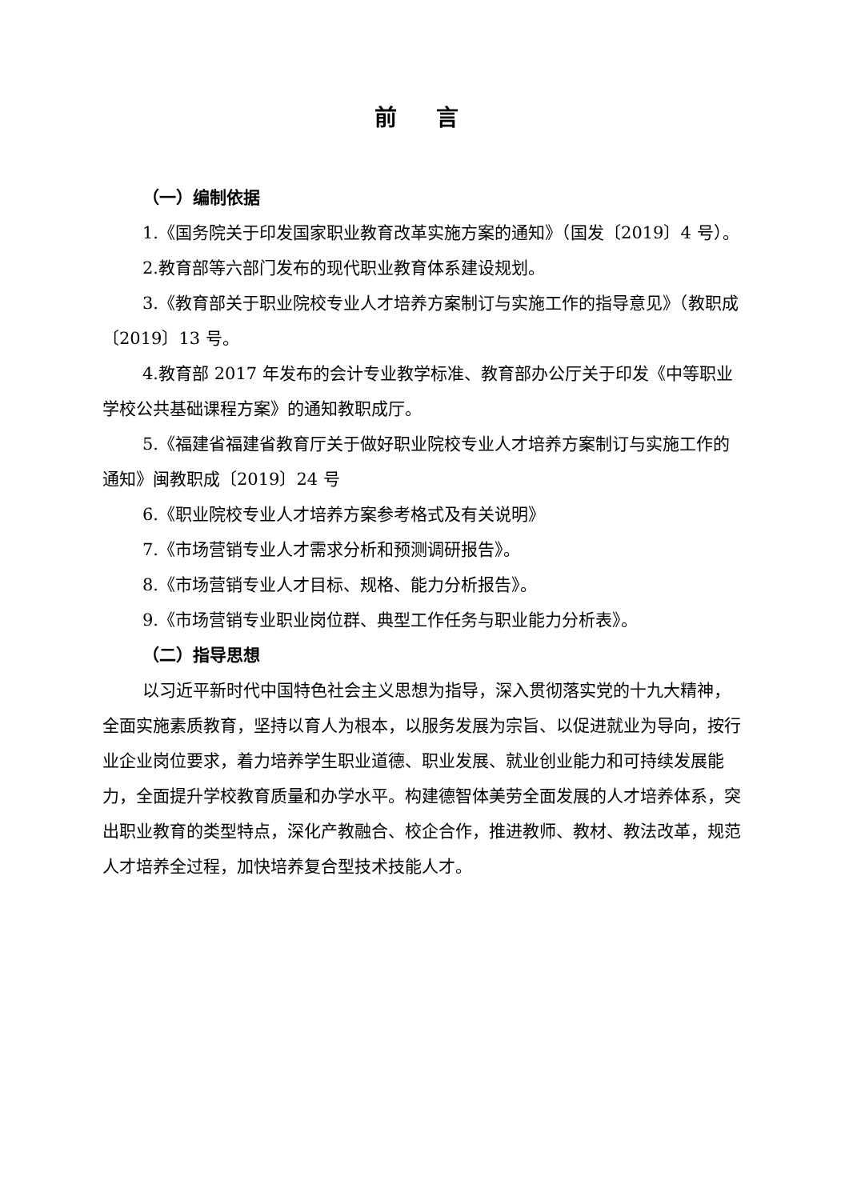前 言
（一）编制依据
1.《国务院关于印发国家职业教育改革实施方案的通知》（国发〔2019〕4 号）。
2.教育部等六部门发布的现代职业教育体系建设规划。
3.《教育部关于职业院校专业人才培养方案制订与实施工作的指导意见》（教职成〔2019〕13 号。
4.教育部 2017 年发布的会计专业教学标准、教育部办公厅关于印发《中等职业学校公共基础课程方案》的通知教职成厅。
5.《福建省福建省教育厅关于做好职业院校专业人才培养方案制订与实施工作的通知》闽教职成〔2019〕24 号
6.《职业院校专业人才培养方案参考格式及有关说明》
7.《市场营销专业人才需求分析和预测调研报告》。
8.《市场营销专业人才目标、规格、能力分析报告》。
9.《市场营销专业职业岗位群、典型工作任务与职业能力分析表》。
（二）指导思想
以习近平新时代中国特色社会主义思想为指导，深入贯彻落实党的十九大精神，全面实施素质教育，坚持以育人为根本，以服务发展为宗旨、以促进就业为导向，按行业企业岗位要求，着力培养学生职业道德、职业发展、就业创业能力和可持续发展能力，全面提升学校教育质量和办学水平。构建德智体美劳全面发展的人才培养体系，突出职业教育的类型特点，深化产教融合、校企合作，推进教师、教材、教法改革，规范人才培养全过程，加快培养复合型技术技能人才。